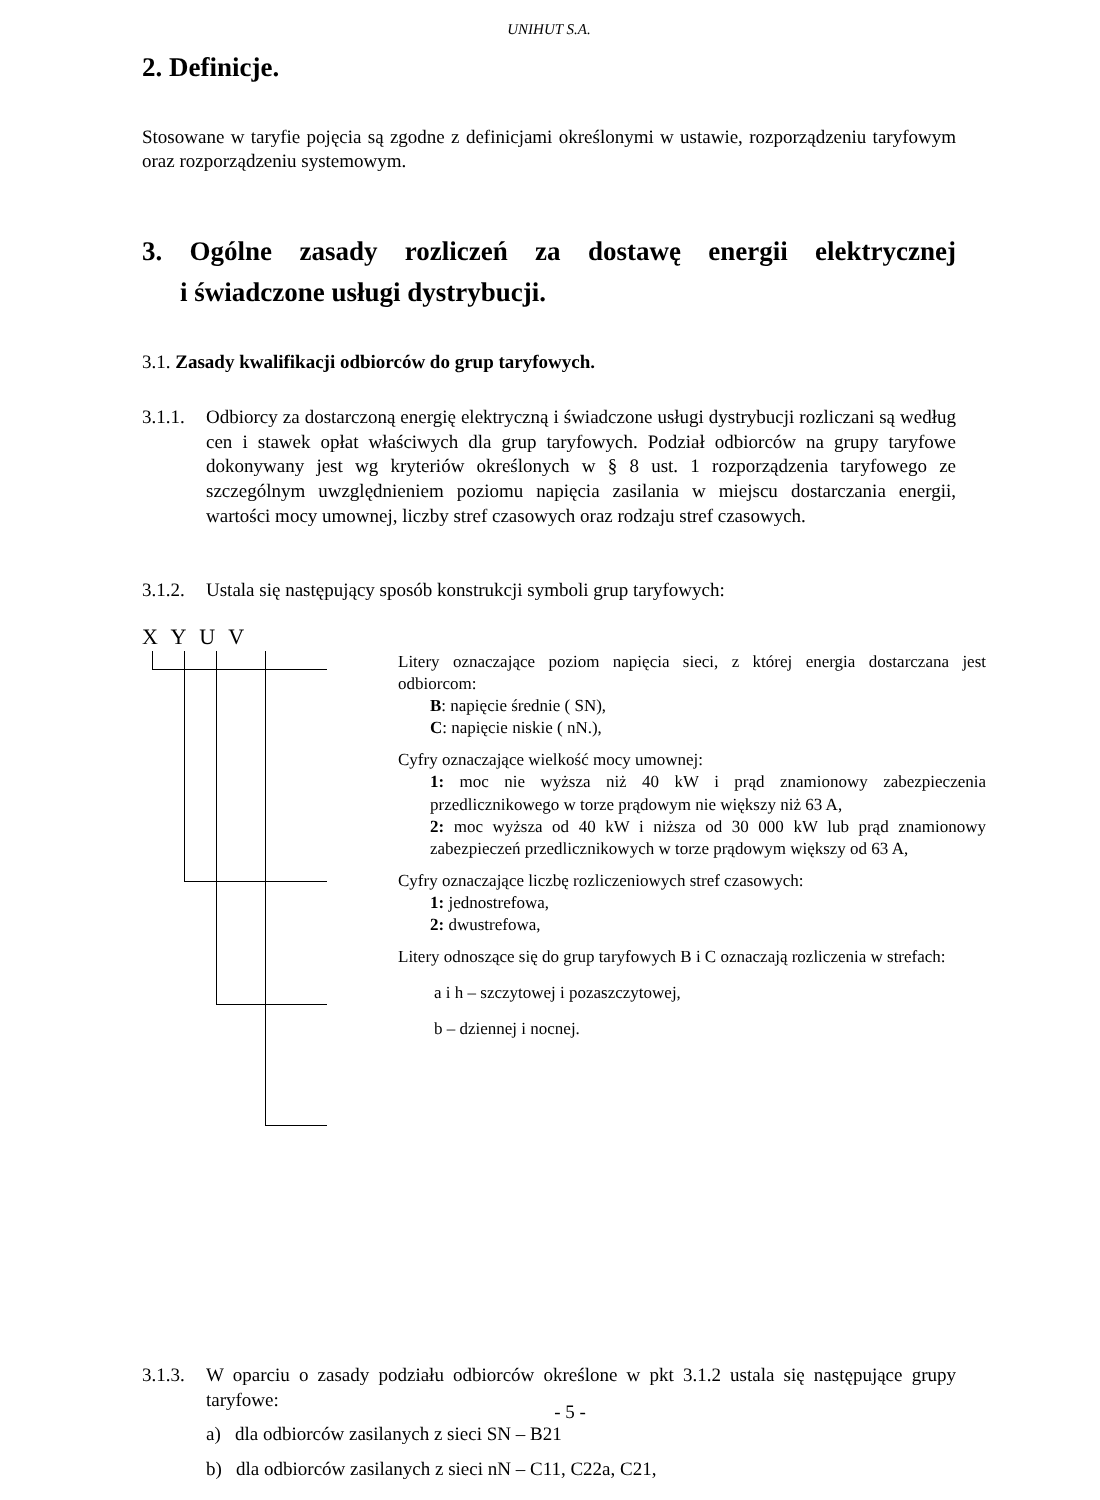UNIHUT S.A.
2. Definicje.
Stosowane w taryfie pojęcia są zgodne z definicjami określonymi w ustawie, rozporządzeniu taryfowym oraz rozporządzeniu systemowym.
3. Ogólne zasady rozliczeń za dostawę energii elektrycznej
i świadczone usługi dystrybucji.
3.1. Zasady kwalifikacji odbiorców do grup taryfowych.
3.1.1.
Odbiorcy za dostarczoną energię elektryczną i świadczone usługi dystrybucji rozliczani są według cen i stawek opłat właściwych dla grup taryfowych. Podział odbiorców na grupy taryfowe dokonywany jest wg kryteriów określonych w § 8 ust. 1 rozporządzenia taryfowego ze szczególnym uwzględnieniem poziomu napięcia zasilania w miejscu dostarczania energii, wartości mocy umownej, liczby stref czasowych oraz rodzaju stref czasowych.
3.1.2.
Ustala się następujący sposób konstrukcji symboli grup taryfowych:
X Y U V
Litery oznaczające poziom napięcia sieci, z której energia dostarczana jest odbiorcom:
B: napięcie średnie ( SN),
C: napięcie niskie ( nN.),
Cyfry oznaczające wielkość mocy umownej:
1: moc nie wyższa niż 40 kW i prąd znamionowy zabezpieczenia przedlicznikowego w torze prądowym nie większy niż 63 A,
2: moc wyższa od 40 kW i niższa od 30 000 kW lub prąd znamionowy zabezpieczeń przedlicznikowych w torze prądowym większy od 63 A,
Cyfry oznaczające liczbę rozliczeniowych stref czasowych:
1: jednostrefowa,
2: dwustrefowa,
Litery odnoszące się do grup taryfowych B i C oznaczają rozliczenia w strefach:
a i h – szczytowej i pozaszczytowej,
b – dziennej i nocnej.
3.1.3.
W oparciu o zasady podziału odbiorców określone w pkt 3.1.2 ustala się następujące grupy taryfowe:
a) dla odbiorców zasilanych z sieci SN – B21
b) dla odbiorców zasilanych z sieci nN – C11, C22a, C21,
- 5 -